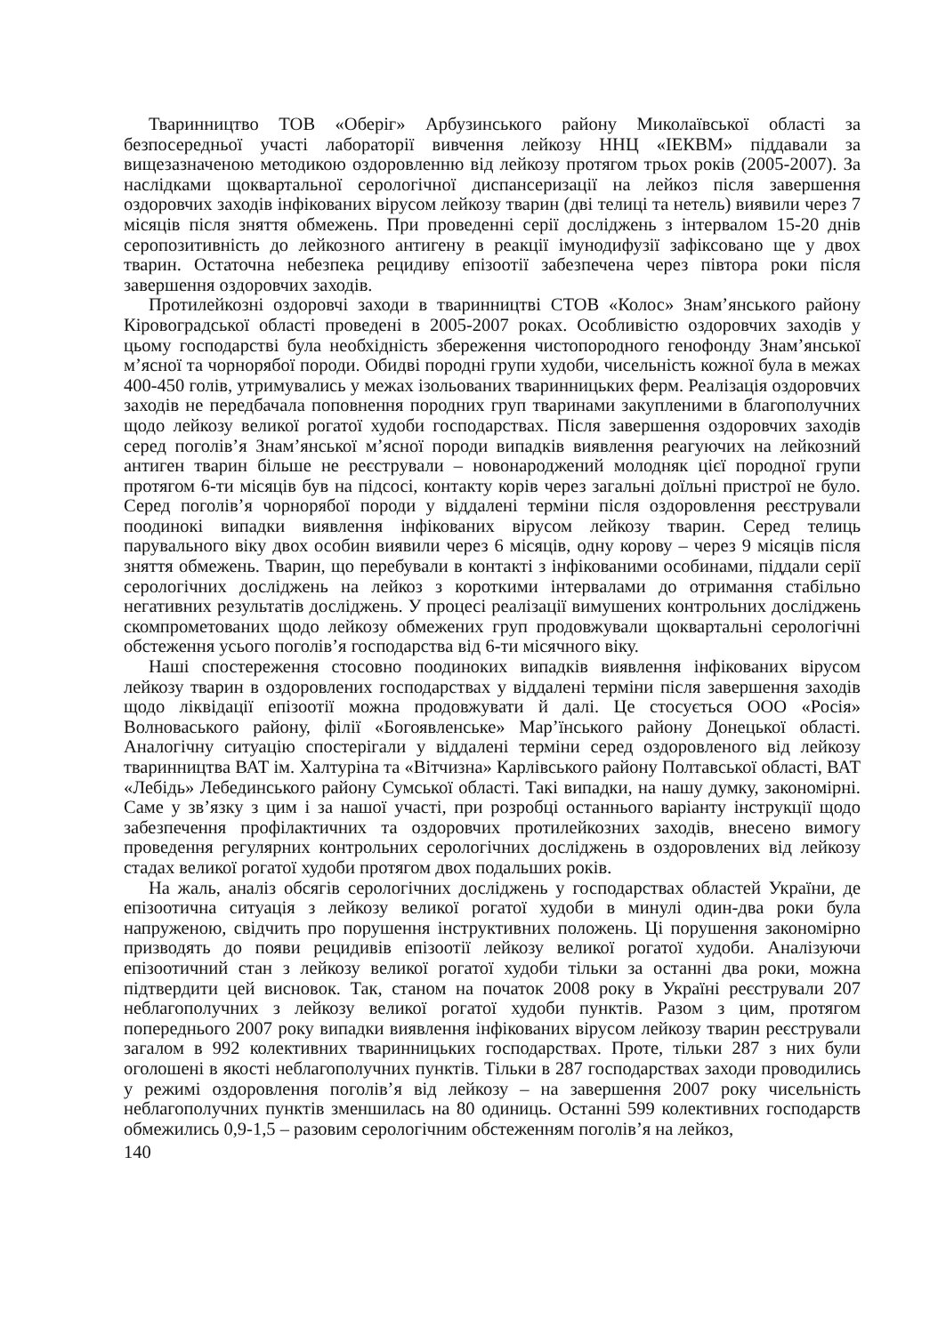Тваринництво ТОВ «Оберіг» Арбузинського району Миколаївської області за безпосередньої участі лабораторії вивчення лейкозу ННЦ «ІЕКВМ» піддавали за вищезазначеною методикою оздоровленню від лейкозу протягом трьох років (2005-2007). За наслідками щоквартальної серологічної диспансеризації на лейкоз після завершення оздоровчих заходів інфікованих вірусом лейкозу тварин (дві телиці та нетель) виявили через 7 місяців після зняття обмежень. При проведенні серії досліджень з інтервалом 15-20 днів серопозитивність до лейкозного антигену в реакції імунодифузії зафіксовано ще у двох тварин. Остаточна небезпека рецидиву епізоотії забезпечена через півтора роки після завершення оздоровчих заходів.
Протилейкозні оздоровчі заходи в тваринництві СТОВ «Колос» Знам’янського району Кіровоградської області проведені в 2005-2007 роках. Особливістю оздоровчих заходів у цьому господарстві була необхідність збереження чистопородного генофонду Знам’янської м’ясної та чорнорябої породи. Обидві породні групи худоби, чисельність кожної була в межах 400-450 голів, утримувались у межах ізольованих тваринницьких ферм. Реалізація оздоровчих заходів не передбачала поповнення породних груп тваринами закупленими в благополучних щодо лейкозу великої рогатої худоби господарствах. Після завершення оздоровчих заходів серед поголів’я Знам’янської м’ясної породи випадків виявлення реагуючих на лейкозний антиген тварин більше не реєстрували – новонароджений молодняк цієї породної групи протягом 6-ти місяців був на підсосі, контакту корів через загальні доїльні пристрої не було. Серед поголів’я чорнорябої породи у віддалені терміни після оздоровлення реєстрували поодинокі випадки виявлення інфікованих вірусом лейкозу тварин. Серед телиць парувального віку двох особин виявили через 6 місяців, одну корову – через 9 місяців після зняття обмежень. Тварин, що перебували в контакті з інфікованими особинами, піддали серії серологічних досліджень на лейкоз з короткими інтервалами до отримання стабільно негативних результатів досліджень. У процесі реалізації вимушених контрольних досліджень скомпрометованих щодо лейкозу обмежених груп продовжували щоквартальні серологічні обстеження усього поголів’я господарства від 6-ти місячного віку.
Наші спостереження стосовно поодиноких випадків виявлення інфікованих вірусом лейкозу тварин в оздоровлених господарствах у віддалені терміни після завершення заходів щодо ліквідації епізоотії можна продовжувати й далі. Це стосується ООО «Росія» Волноваського району, філії «Богоявленське» Мар’їнського району Донецької області. Аналогічну ситуацію спостерігали у віддалені терміни серед оздоровленого від лейкозу тваринництва ВАТ ім. Халтуріна та «Вітчизна» Карлівського району Полтавської області, ВАТ «Лебідь» Лебединського району Сумської області. Такі випадки, на нашу думку, закономірні. Саме у зв’язку з цим і за нашої участі, при розробці останнього варіанту інструкції щодо забезпечення профілактичних та оздоровчих протилейкозних заходів, внесено вимогу проведення регулярних контрольних серологічних досліджень в оздоровлених від лейкозу стадах великої рогатої худоби протягом двох подальших років.
На жаль, аналіз обсягів серологічних досліджень у господарствах областей України, де епізоотична ситуація з лейкозу великої рогатої худоби в минулі один-два роки була напруженою, свідчить про порушення інструктивних положень. Ці порушення закономірно призводять до появи рецидивів епізоотії лейкозу великої рогатої худоби. Аналізуючи епізоотичний стан з лейкозу великої рогатої худоби тільки за останні два роки, можна підтвердити цей висновок. Так, станом на початок 2008 року в Україні реєстрували 207 неблагополучних з лейкозу великої рогатої худоби пунктів. Разом з цим, протягом попереднього 2007 року випадки виявлення інфікованих вірусом лейкозу тварин реєстрували загалом в 992 колективних тваринницьких господарствах. Проте, тільки 287 з них були оголошені в якості неблагополучних пунктів. Тільки в 287 господарствах заходи проводились у режимі оздоровлення поголів’я від лейкозу – на завершення 2007 року чисельність неблагополучних пунктів зменшилась на 80 одиниць. Останні 599 колективних господарств обмежились 0,9-1,5 – разовим серологічним обстеженням поголів’я на лейкоз,
140